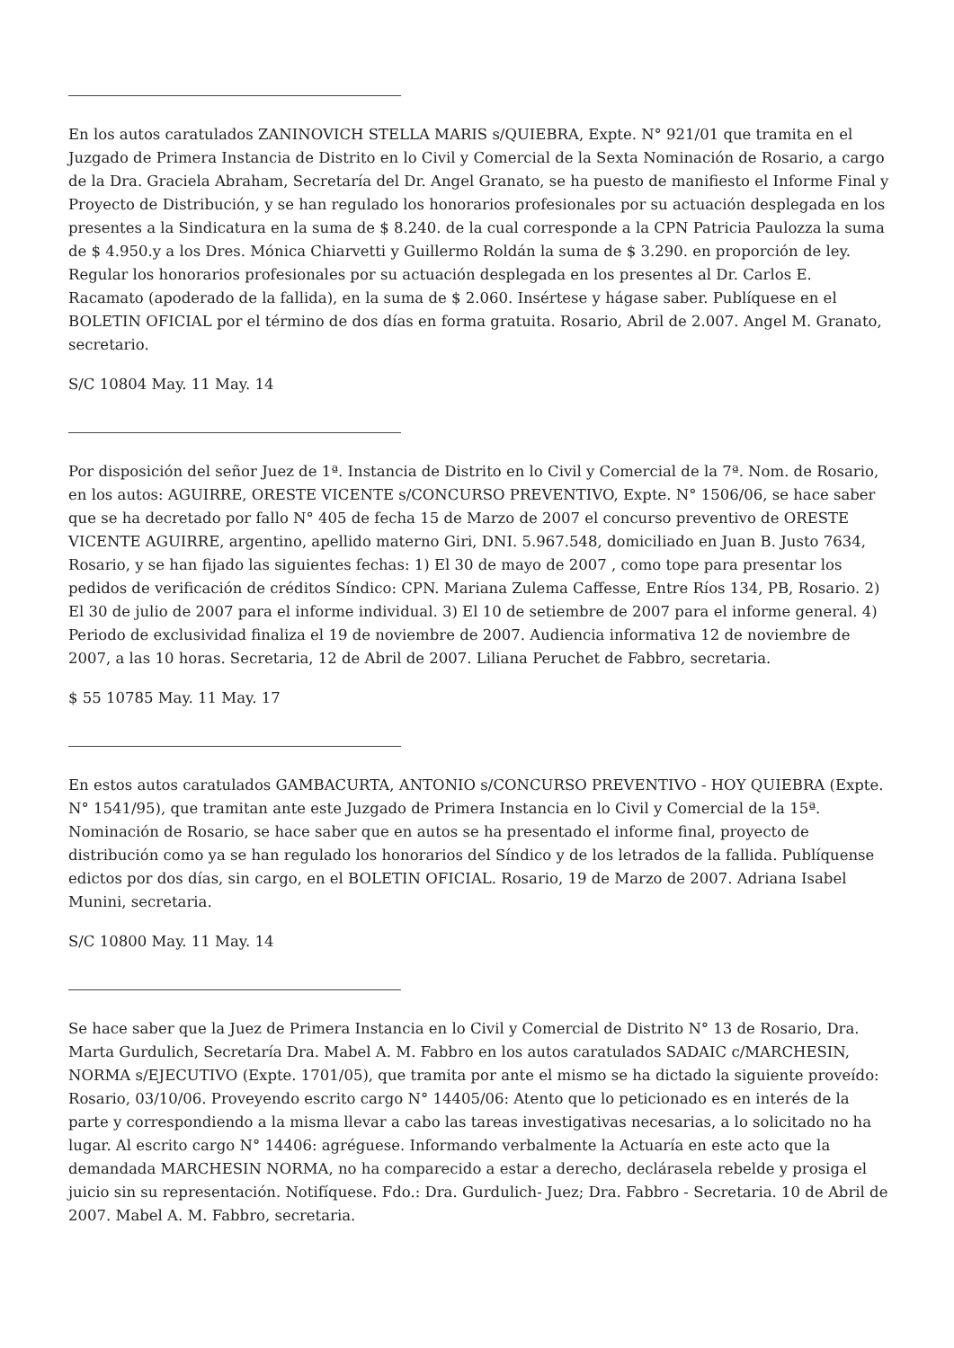En los autos caratulados ZANINOVICH STELLA MARIS s/QUIEBRA, Expte. N° 921/01 que tramita en el Juzgado de Primera Instancia de Distrito en lo Civil y Comercial de la Sexta Nominación de Rosario, a cargo de la Dra. Graciela Abraham, Secretaría del Dr. Angel Granato, se ha puesto de manifiesto el Informe Final y Proyecto de Distribución, y se han regulado los honorarios profesionales por su actuación desplegada en los presentes a la Sindicatura en la suma de $ 8.240. de la cual corresponde a la CPN Patricia Paulozza la suma de $ 4.950.y a los Dres. Mónica Chiarvetti y Guillermo Roldán la suma de $ 3.290. en proporción de ley. Regular los honorarios profesionales por su actuación desplegada en los presentes al Dr. Carlos E. Racamato (apoderado de la fallida), en la suma de $ 2.060. Insértese y hágase saber. Publíquese en el BOLETIN OFICIAL por el término de dos días en forma gratuita. Rosario, Abril de 2.007. Angel M. Granato, secretario.
S/C 10804 May. 11 May. 14
Por disposición del señor Juez de 1ª. Instancia de Distrito en lo Civil y Comercial de la 7ª. Nom. de Rosario, en los autos: AGUIRRE, ORESTE VICENTE s/CONCURSO PREVENTIVO, Expte. N° 1506/06, se hace saber que se ha decretado por fallo N° 405 de fecha 15 de Marzo de 2007 el concurso preventivo de ORESTE VICENTE AGUIRRE, argentino, apellido materno Giri, DNI. 5.967.548, domiciliado en Juan B. Justo 7634, Rosario, y se han fijado las siguientes fechas: 1) El 30 de mayo de 2007 , como tope para presentar los pedidos de verificación de créditos Síndico: CPN. Mariana Zulema Caffesse, Entre Ríos 134, PB, Rosario. 2) El 30 de julio de 2007 para el informe individual. 3) El 10 de setiembre de 2007 para el informe general. 4) Periodo de exclusividad finaliza el 19 de noviembre de 2007. Audiencia informativa 12 de noviembre de 2007, a las 10 horas. Secretaria, 12 de Abril de 2007. Liliana Peruchet de Fabbro, secretaria.
$ 55 10785 May. 11 May. 17
En estos autos caratulados GAMBACURTA, ANTONIO s/CONCURSO PREVENTIVO - HOY QUIEBRA (Expte. N° 1541/95), que tramitan ante este Juzgado de Primera Instancia en lo Civil y Comercial de la 15ª. Nominación de Rosario, se hace saber que en autos se ha presentado el informe final, proyecto de distribución como ya se han regulado los honorarios del Síndico y de los letrados de la fallida. Publíquense edictos por dos días, sin cargo, en el BOLETIN OFICIAL. Rosario, 19 de Marzo de 2007. Adriana Isabel Munini, secretaria.
S/C 10800 May. 11 May. 14
Se hace saber que la Juez de Primera Instancia en lo Civil y Comercial de Distrito N° 13 de Rosario, Dra. Marta Gurdulich, Secretaría Dra. Mabel A. M. Fabbro en los autos caratulados SADAIC c/MARCHESIN, NORMA s/EJECUTIVO (Expte. 1701/05), que tramita por ante el mismo se ha dictado la siguiente proveído: Rosario, 03/10/06. Proveyendo escrito cargo N° 14405/06: Atento que lo peticionado es en interés de la parte y correspondiendo a la misma llevar a cabo las tareas investigativas necesarias, a lo solicitado no ha lugar. Al escrito cargo N° 14406: agréguese. Informando verbalmente la Actuaría en este acto que la demandada MARCHESIN NORMA, no ha comparecido a estar a derecho, declárasela rebelde y prosiga el juicio sin su representación. Notifíquese. Fdo.: Dra. Gurdulich- Juez; Dra. Fabbro - Secretaria. 10 de Abril de 2007. Mabel A. M. Fabbro, secretaria.